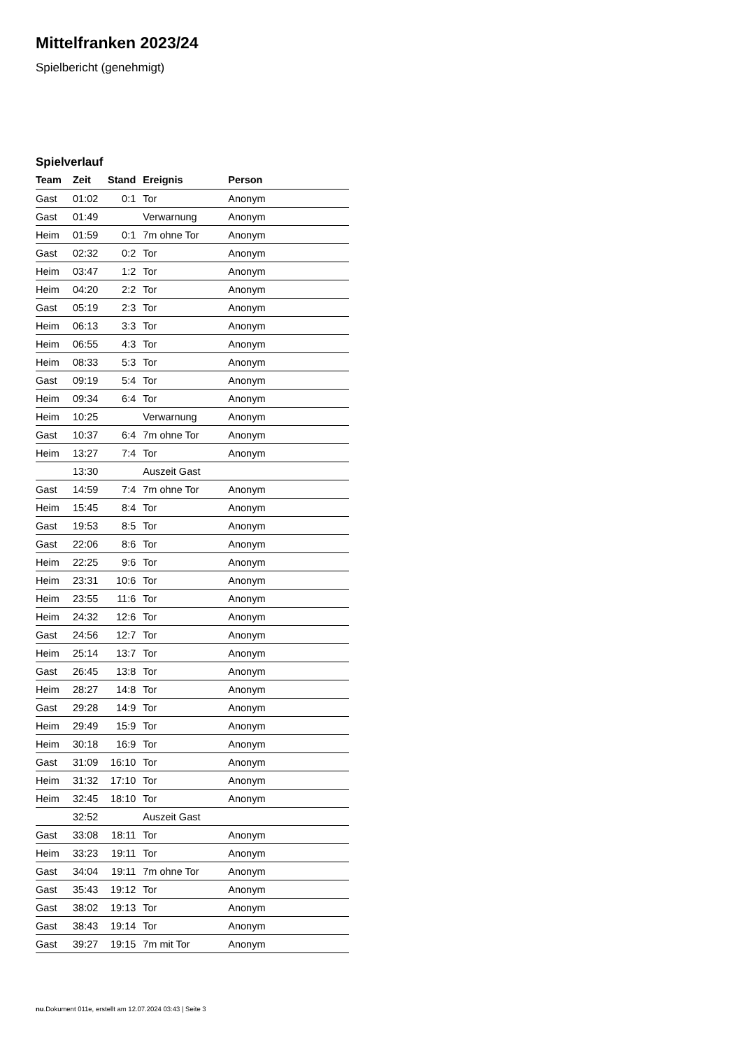Mittelfranken 2023/24
Spielbericht (genehmigt)
Spielverlauf
| Team | Zeit | Stand | Ereignis | Person |
| --- | --- | --- | --- | --- |
| Gast | 01:02 | 0:1 | Tor | Anonym |
| Gast | 01:49 | | Verwarnung | Anonym |
| Heim | 01:59 | 0:1 | 7m ohne Tor | Anonym |
| Gast | 02:32 | 0:2 | Tor | Anonym |
| Heim | 03:47 | 1:2 | Tor | Anonym |
| Heim | 04:20 | 2:2 | Tor | Anonym |
| Gast | 05:19 | 2:3 | Tor | Anonym |
| Heim | 06:13 | 3:3 | Tor | Anonym |
| Heim | 06:55 | 4:3 | Tor | Anonym |
| Heim | 08:33 | 5:3 | Tor | Anonym |
| Gast | 09:19 | 5:4 | Tor | Anonym |
| Heim | 09:34 | 6:4 | Tor | Anonym |
| Heim | 10:25 | | Verwarnung | Anonym |
| Gast | 10:37 | 6:4 | 7m ohne Tor | Anonym |
| Heim | 13:27 | 7:4 | Tor | Anonym |
| | 13:30 | | Auszeit Gast | |
| Gast | 14:59 | 7:4 | 7m ohne Tor | Anonym |
| Heim | 15:45 | 8:4 | Tor | Anonym |
| Gast | 19:53 | 8:5 | Tor | Anonym |
| Gast | 22:06 | 8:6 | Tor | Anonym |
| Heim | 22:25 | 9:6 | Tor | Anonym |
| Heim | 23:31 | 10:6 | Tor | Anonym |
| Heim | 23:55 | 11:6 | Tor | Anonym |
| Heim | 24:32 | 12:6 | Tor | Anonym |
| Gast | 24:56 | 12:7 | Tor | Anonym |
| Heim | 25:14 | 13:7 | Tor | Anonym |
| Gast | 26:45 | 13:8 | Tor | Anonym |
| Heim | 28:27 | 14:8 | Tor | Anonym |
| Gast | 29:28 | 14:9 | Tor | Anonym |
| Heim | 29:49 | 15:9 | Tor | Anonym |
| Heim | 30:18 | 16:9 | Tor | Anonym |
| Gast | 31:09 | 16:10 | Tor | Anonym |
| Heim | 31:32 | 17:10 | Tor | Anonym |
| Heim | 32:45 | 18:10 | Tor | Anonym |
| | 32:52 | | Auszeit Gast | |
| Gast | 33:08 | 18:11 | Tor | Anonym |
| Heim | 33:23 | 19:11 | Tor | Anonym |
| Gast | 34:04 | 19:11 | 7m ohne Tor | Anonym |
| Gast | 35:43 | 19:12 | Tor | Anonym |
| Gast | 38:02 | 19:13 | Tor | Anonym |
| Gast | 38:43 | 19:14 | Tor | Anonym |
| Gast | 39:27 | 19:15 | 7m mit Tor | Anonym |
nu.Dokument 011e, erstellt am 12.07.2024 03:43 | Seite 3